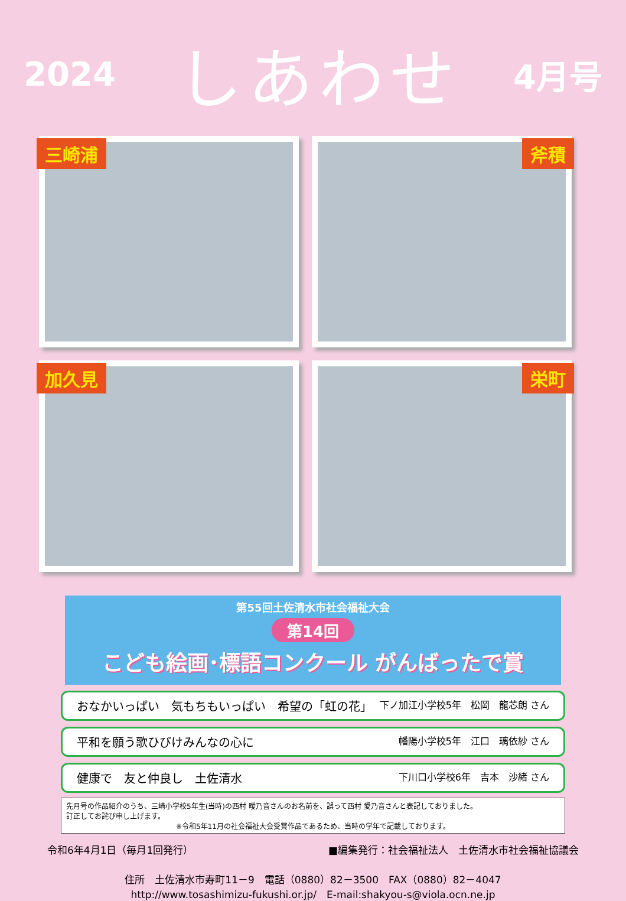2024
しあわせ
4月号
三崎浦
斧積
加久見
栄町
第55回土佐清水市社会福祉大会
第14回
こども絵画･標語コンクール がんばったで賞
おなかいっぱい　気もちもいっぱい　希望の「虹の花」 下ノ加江小学校5年　松岡　龍芯朗 さん
平和を願う歌ひびけみんなの心に 幡陽小学校5年　江口　璃依紗 さん
健康で　友と仲良し　土佐清水 下川口小学校6年　吉本　沙緒 さん
先月号の作品紹介のうち、三崎小学校5年生(当時)の西村 曖乃音さんのお名前を、誤って西村 愛乃音さんと表記しておりました。
訂正してお詫び申し上げます。
※令和5年11月の社会福祉大会受賞作品であるため、当時の学年で記載しております。
令和6年4月1日（毎月1回発行） ■編集発行：社会福祉法人　土佐清水市社会福祉協議会
住所　土佐清水市寿町11－9　電話（0880）82－3500　FAX（0880）82－4047
http://www.tosashimizu-fukushi.or.jp/　E-mail:shakyou-s@viola.ocn.ne.jp